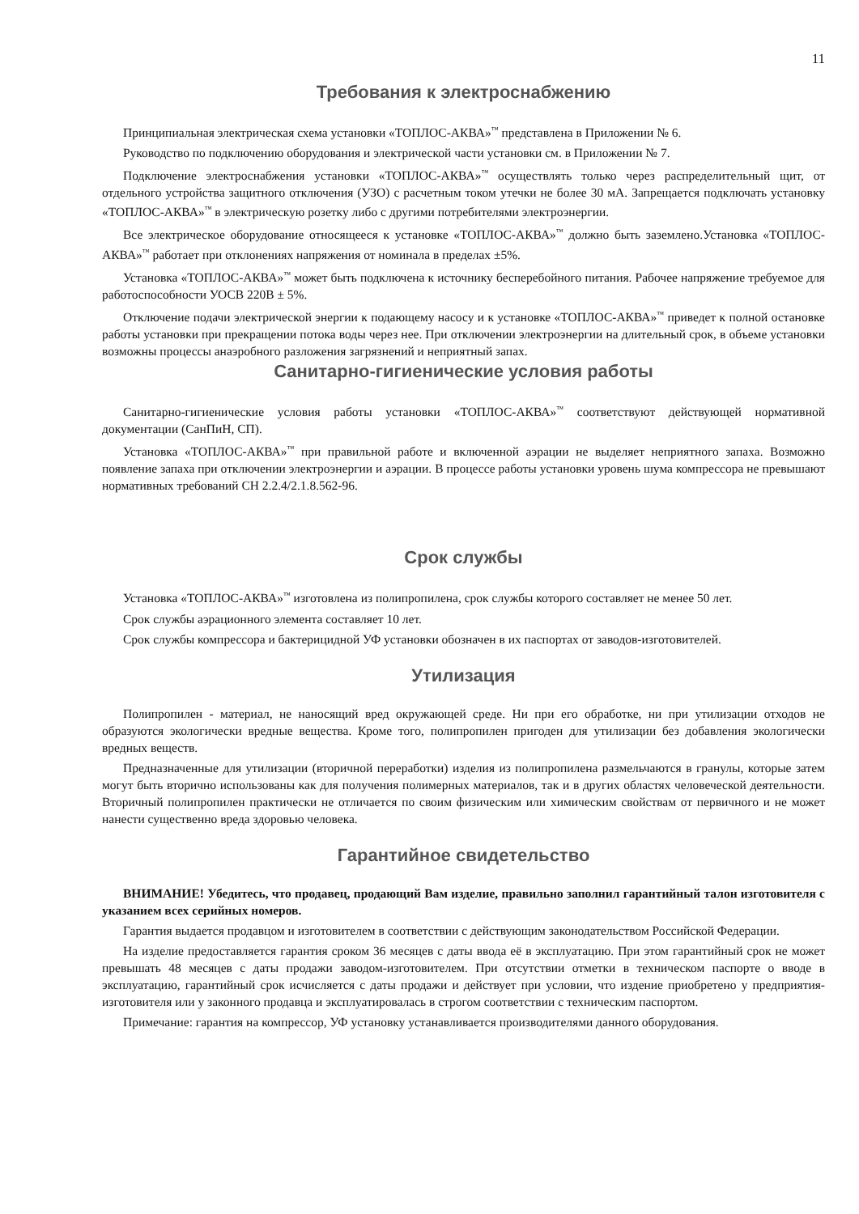11
Требования к электроснабжению
Принципиальная электрическая схема установки «ТОПЛОС-АКВА»<sup>™</sup> представлена в Приложении № 6.
Руководство по подключению оборудования и электрической части установки см. в Приложении № 7.
Подключение электроснабжения установки «ТОПЛОС-АКВА»<sup>™</sup> осуществлять только через распределительный щит, от отдельного устройства защитного отключения (УЗО) с расчетным током утечки не более 30 мА. Запрещается подключать установку «ТОПЛОС-АКВА»<sup>™</sup> в электрическую розетку либо с другими потребителями электроэнергии.
Все электрическое оборудование относящееся к установке «ТОПЛОС-АКВА»<sup>™</sup> должно быть заземлено.Установка «ТОПЛОС-АКВА»<sup>™</sup> работает при отклонениях напряжения от номинала в пределах ±5%.
Установка «ТОПЛОС-АКВА»<sup>™</sup> может быть подключена к источнику бесперебойного питания. Рабочее напряжение требуемое для работоспособности УОСВ 220В ± 5%.
Отключение подачи электрической энергии к подающему насосу и к установке «ТОПЛОС-АКВА»<sup>™</sup> приведет к полной остановке работы установки при прекращении потока воды через нее. При отключении электроэнергии на длительный срок, в объеме установки возможны процессы анаэробного разложения загрязнений и неприятный запах.
Санитарно-гигиенические условия работы
Санитарно-гигиенические условия работы установки «ТОПЛОС-АКВА»<sup>™</sup> соответствуют действующей нормативной документации (СанПиН, СП).
Установка «ТОПЛОС-АКВА»<sup>™</sup> при правильной работе и включенной аэрации не выделяет неприятного запаха. Возможно появление запаха при отключении электроэнергии и аэрации. В процессе работы установки уровень шума компрессора не превышают нормативных требований СН 2.2.4/2.1.8.562-96.
Срок службы
Установка «ТОПЛОС-АКВА»<sup>™</sup> изготовлена из полипропилена, срок службы которого составляет не менее 50 лет.
Срок службы аэрационного элемента составляет 10 лет.
Срок службы компрессора и бактерицидной УФ установки обозначен в их паспортах от заводов-изготовителей.
Утилизация
Полипропилен - материал, не наносящий вред окружающей среде. Ни при его обработке, ни при утилизации отходов не образуются экологически вредные вещества. Кроме того, полипропилен пригоден для утилизации без добавления экологически вредных веществ.
Предназначенные для утилизации (вторичной переработки) изделия из полипропилена размельчаются в гранулы, которые затем могут быть вторично использованы как для получения полимерных материалов, так и в других областях человеческой деятельности. Вторичный полипропилен практически не отличается по своим физическим или химическим свойствам от первичного и не может нанести существенно вреда здоровью человека.
Гарантийное свидетельство
ВНИМАНИЕ! Убедитесь, что продавец, продающий Вам изделие, правильно заполнил гарантийный талон изготовителя с указанием всех серийных номеров.
Гарантия выдается продавцом и изготовителем в соответствии с действующим законодательством Российской Федерации.
На изделие предоставляется гарантия сроком 36 месяцев с даты ввода её в эксплуатацию. При этом гарантийный срок не может превышать 48 месяцев с даты продажи заводом-изготовителем. При отсутствии отметки в техническом паспорте о вводе в эксплуатацию, гарантийный срок исчисляется с даты продажи и действует при условии, что издение приобретено у предприятия-изготовителя или у законного продавца и эксплуатировалась в строгом соответствии с техническим паспортом.
Примечание: гарантия на компрессор, УФ установку устанавливается производителями данного оборудования.